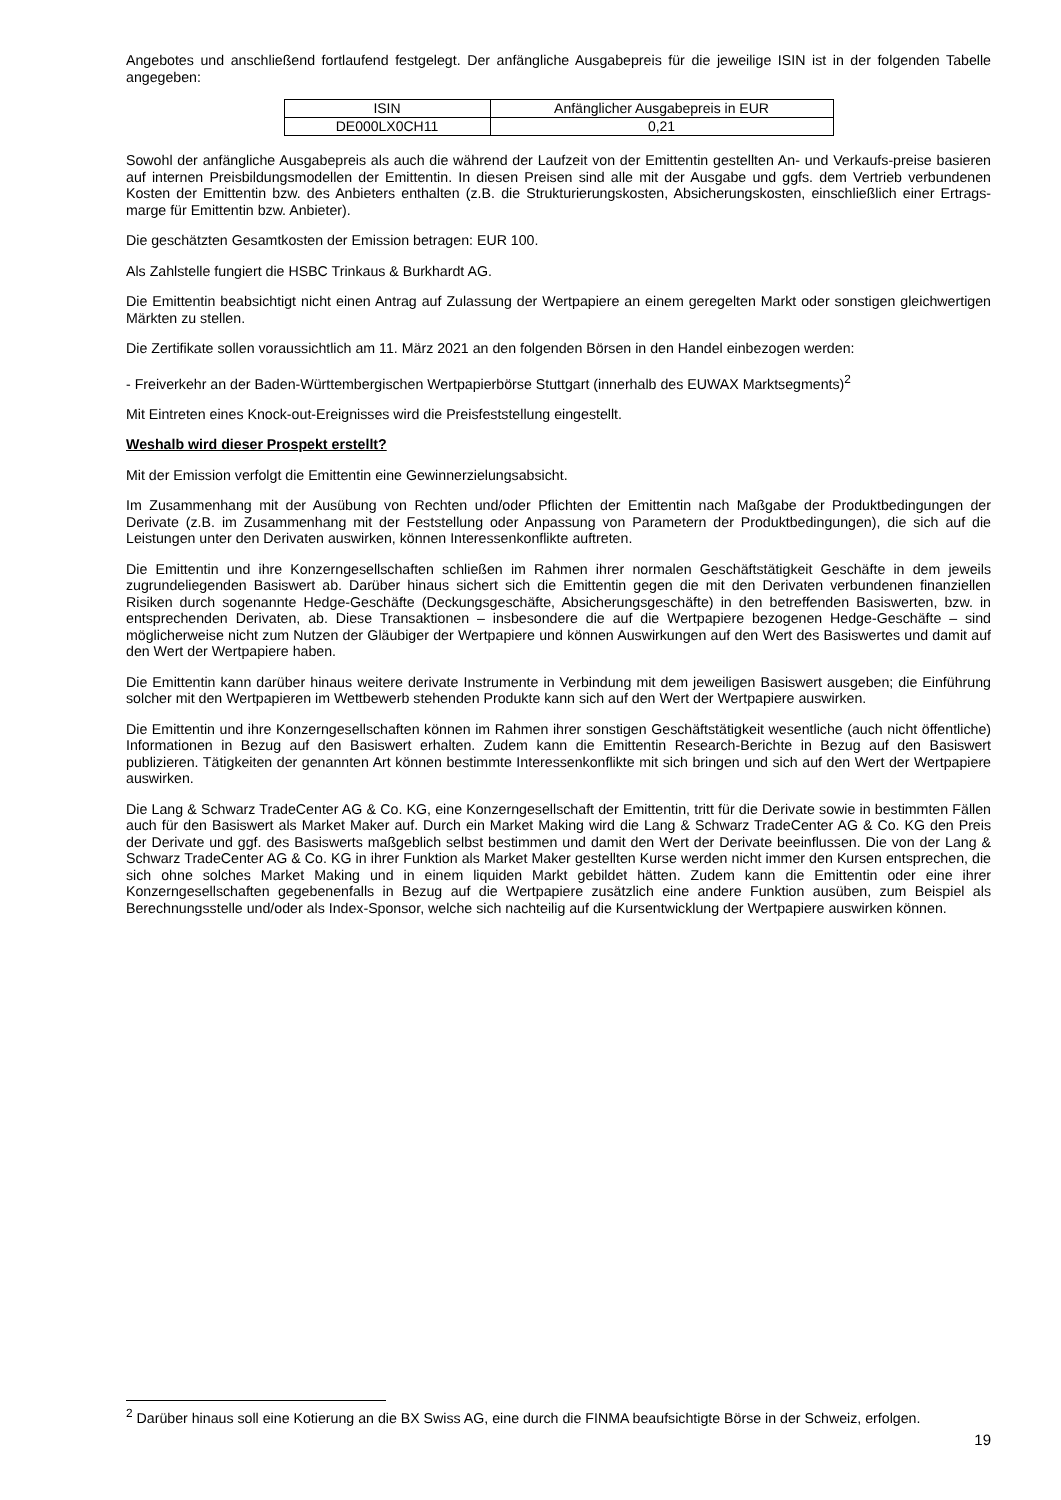Angebotes und anschließend fortlaufend festgelegt. Der anfängliche Ausgabepreis für die jeweilige ISIN ist in der folgenden Tabelle angegeben:
| ISIN | Anfänglicher Ausgabepreis in EUR |
| DE000LX0CH11 | 0,21 |
Sowohl der anfängliche Ausgabepreis als auch die während der Laufzeit von der Emittentin gestellten An- und Verkaufs-preise basieren auf internen Preisbildungsmodellen der Emittentin. In diesen Preisen sind alle mit der Ausgabe und ggfs. dem Vertrieb verbundenen Kosten der Emittentin bzw. des Anbieters enthalten (z.B. die Strukturierungskosten, Absicherungskosten, einschließlich einer Ertrags-marge für Emittentin bzw. Anbieter).
Die geschätzten Gesamtkosten der Emission betragen: EUR 100.
Als Zahlstelle fungiert die HSBC Trinkaus & Burkhardt AG.
Die Emittentin beabsichtigt nicht einen Antrag auf Zulassung der Wertpapiere an einem geregelten Markt oder sonstigen gleichwertigen Märkten zu stellen.
Die Zertifikate sollen voraussichtlich am 11. März 2021 an den folgenden Börsen in den Handel einbezogen werden:
- Freiverkehr an der Baden-Württembergischen Wertpapierbörse Stuttgart (innerhalb des EUWAX Marktsegments)<sup>2</sup>
Mit Eintreten eines Knock-out-Ereignisses wird die Preisfeststellung eingestellt.
Weshalb wird dieser Prospekt erstellt?
Mit der Emission verfolgt die Emittentin eine Gewinnerzielungsabsicht.
Im Zusammenhang mit der Ausübung von Rechten und/oder Pflichten der Emittentin nach Maßgabe der Produktbedingungen der Derivate (z.B. im Zusammenhang mit der Feststellung oder Anpassung von Parametern der Produktbedingungen), die sich auf die Leistungen unter den Derivaten auswirken, können Interessenkonflikte auftreten.
Die Emittentin und ihre Konzerngesellschaften schließen im Rahmen ihrer normalen Geschäftstätigkeit Geschäfte in dem jeweils zugrundeliegenden Basiswert ab. Darüber hinaus sichert sich die Emittentin gegen die mit den Derivaten verbundenen finanziellen Risiken durch sogenannte Hedge-Geschäfte (Deckungsgeschäfte, Absicherungsgeschäfte) in den betreffenden Basiswerten, bzw. in entsprechenden Derivaten, ab. Diese Transaktionen – insbesondere die auf die Wertpapiere bezogenen Hedge-Geschäfte – sind möglicherweise nicht zum Nutzen der Gläubiger der Wertpapiere und können Auswirkungen auf den Wert des Basiswertes und damit auf den Wert der Wertpapiere haben.
Die Emittentin kann darüber hinaus weitere derivate Instrumente in Verbindung mit dem jeweiligen Basiswert ausgeben; die Einführung solcher mit den Wertpapieren im Wettbewerb stehenden Produkte kann sich auf den Wert der Wertpapiere auswirken.
Die Emittentin und ihre Konzerngesellschaften können im Rahmen ihrer sonstigen Geschäftstätigkeit wesentliche (auch nicht öffentliche) Informationen in Bezug auf den Basiswert erhalten. Zudem kann die Emittentin Research-Berichte in Bezug auf den Basiswert publizieren. Tätigkeiten der genannten Art können bestimmte Interessenkonflikte mit sich bringen und sich auf den Wert der Wertpapiere auswirken.
Die Lang & Schwarz TradeCenter AG & Co. KG, eine Konzerngesellschaft der Emittentin, tritt für die Derivate sowie in bestimmten Fällen auch für den Basiswert als Market Maker auf. Durch ein Market Making wird die Lang & Schwarz TradeCenter AG & Co. KG den Preis der Derivate und ggf. des Basiswerts maßgeblich selbst bestimmen und damit den Wert der Derivate beeinflussen. Die von der Lang & Schwarz TradeCenter AG & Co. KG in ihrer Funktion als Market Maker gestellten Kurse werden nicht immer den Kursen entsprechen, die sich ohne solches Market Making und in einem liquiden Markt gebildet hätten. Zudem kann die Emittentin oder eine ihrer Konzerngesellschaften gegebenenfalls in Bezug auf die Wertpapiere zusätzlich eine andere Funktion ausüben, zum Beispiel als Berechnungsstelle und/oder als Index-Sponsor, welche sich nachteilig auf die Kursentwicklung der Wertpapiere auswirken können.
<sup>2</sup> Darüber hinaus soll eine Kotierung an die BX Swiss AG, eine durch die FINMA beaufsichtigte Börse in der Schweiz, erfolgen.
19